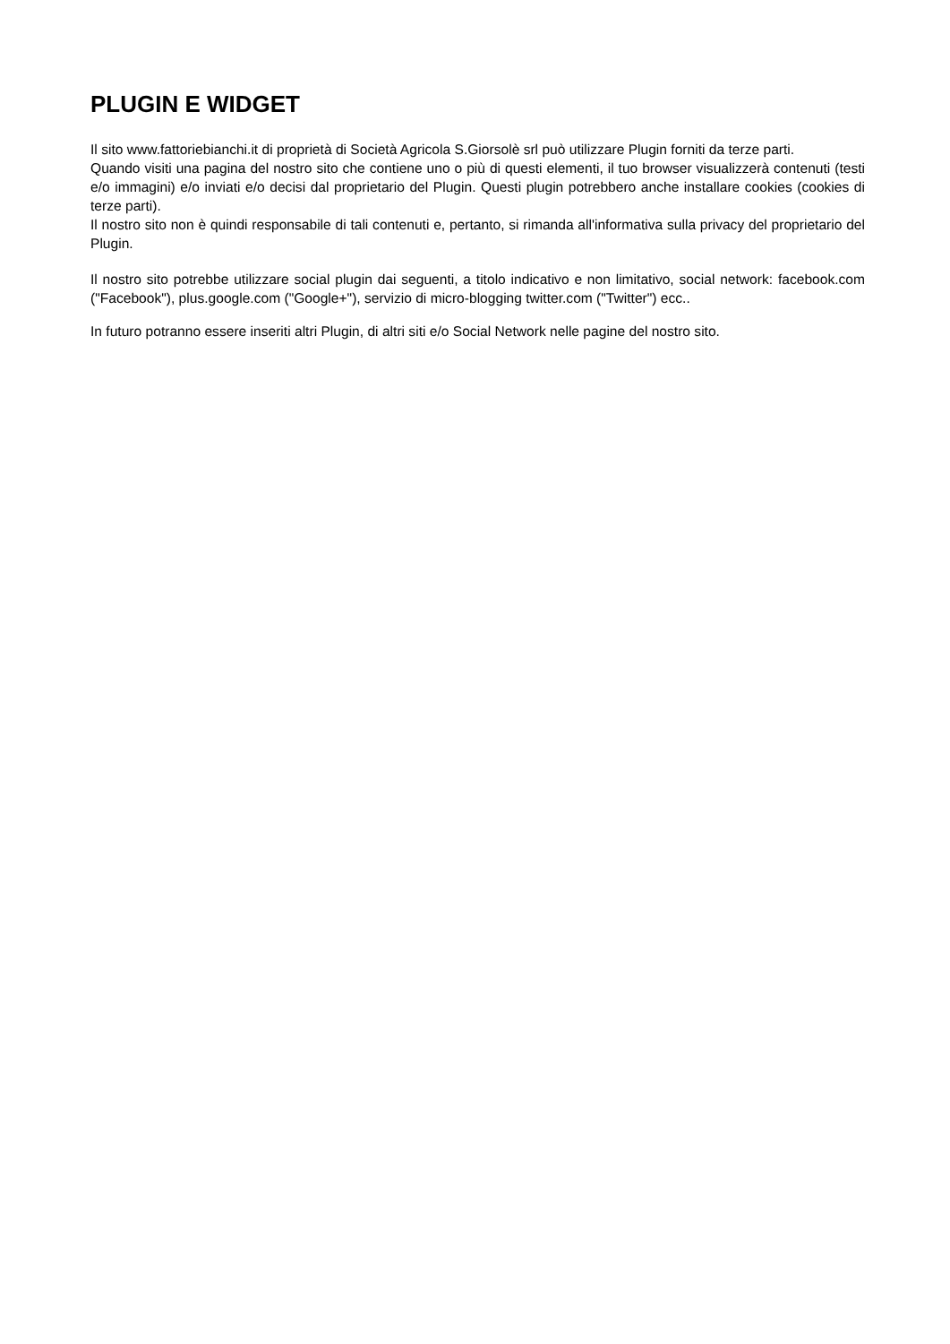PLUGIN E WIDGET
Il sito www.fattoriebianchi.it di proprietà di Società Agricola S.Giorsolè srl può utilizzare Plugin forniti da terze parti.
Quando visiti una pagina del nostro sito che contiene uno o più di questi elementi, il tuo browser visualizzerà contenuti (testi e/o immagini) e/o inviati e/o decisi dal proprietario del Plugin. Questi plugin potrebbero anche installare cookies (cookies di terze parti).
Il nostro sito non è quindi responsabile di tali contenuti e, pertanto, si rimanda all'informativa sulla privacy del proprietario del Plugin.
Il nostro sito potrebbe utilizzare social plugin dai seguenti, a titolo indicativo e non limitativo, social network: facebook.com ("Facebook"), plus.google.com ("Google+"), servizio di micro-blogging twitter.com ("Twitter") ecc..
In futuro potranno essere inseriti altri Plugin, di altri siti e/o Social Network nelle pagine del nostro sito.